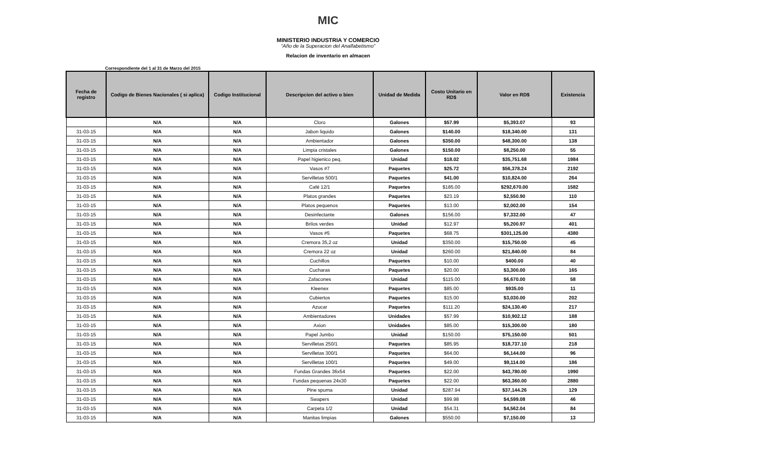MIC
MINISTERIO INDUSTRIA Y COMERCIO
“Año de la Superacion del Analfabetismo”
Relacion de inventario en almacen
Correspondiente del 1 al 31 de Marzo del 2015
| Fecha de registro | Codigo de Bienes Nacionales ( si aplica) | Codigo Institucional | Descripcion del activo o bien | Unidad de Medida | Costo Unitario en RD$ | Valor en RD$ | Existencia |
| --- | --- | --- | --- | --- | --- | --- | --- |
| | N/A | N/A | Cloro | Galones | $57.99 | $5,393.07 | 93 |
| 31-03-15 | N/A | N/A | Jabon liquido | Galones | $140.00 | $18,340.00 | 131 |
| 31-03-15 | N/A | N/A | Ambientador | Galones | $350.00 | $48,300.00 | 138 |
| 31-03-15 | N/A | N/A | Limpia cristales | Galones | $150.00 | $8,250.00 | 55 |
| 31-03-15 | N/A | N/A | Papel higienico peq. | Unidad | $18.02 | $35,751.68 | 1984 |
| 31-03-15 | N/A | N/A | Vasos #7 | Paquetes | $25.72 | $56,378.24 | 2192 |
| 31-03-15 | N/A | N/A | Servilletas 500/1 | Paquetes | $41.00 | $10,824.00 | 264 |
| 31-03-15 | N/A | N/A | Café 12/1 | Paquetes | $185.00 | $292,670.00 | 1582 |
| 31-03-15 | N/A | N/A | Platos grandes | Paquetes | $23.19 | $2,550.90 | 110 |
| 31-03-15 | N/A | N/A | Platos pequenos | Paquetes | $13.00 | $2,002.00 | 154 |
| 31-03-15 | N/A | N/A | Desinfectante | Galones | $156.00 | $7,332.00 | 47 |
| 31-03-15 | N/A | N/A | Brilos verdes | Unidad | $12.97 | $5,200.97 | 401 |
| 31-03-15 | N/A | N/A | Vasos #5 | Paquetes | $68.75 | $301,125.00 | 4380 |
| 31-03-15 | N/A | N/A | Cremora 35,2 oz | Unidad | $350.00 | $15,750.00 | 45 |
| 31-03-15 | N/A | N/A | Cremora 22 oz | Unidad | $260.00 | $21,840.00 | 84 |
| 31-03-15 | N/A | N/A | Cuchillos | Paquetes | $10.00 | $400.00 | 40 |
| 31-03-15 | N/A | N/A | Cucharas | Paquetes | $20.00 | $3,300.00 | 165 |
| 31-03-15 | N/A | N/A | Zafacones | Unidad | $115.00 | $6,670.00 | 58 |
| 31-03-15 | N/A | N/A | Kleenex | Paquetes | $85.00 | $935.00 | 11 |
| 31-03-15 | N/A | N/A | Cubiertos | Paquetes | $15.00 | $3,030.00 | 202 |
| 31-03-15 | N/A | N/A | Azucar | Paquetes | $111.20 | $24,130.40 | 217 |
| 31-03-15 | N/A | N/A | Ambientadores | Unidades | $57.99 | $10,902.12 | 188 |
| 31-03-15 | N/A | N/A | Axion | Unidades | $85.00 | $15,300.00 | 180 |
| 31-03-15 | N/A | N/A | Papel Jumbo | Unidad | $150.00 | $75,150.00 | 501 |
| 31-03-15 | N/A | N/A | Servilletas 250/1 | Paquetes | $85.95 | $18,737.10 | 218 |
| 31-03-15 | N/A | N/A | Servilletas 300/1 | Paquetes | $64.00 | $6,144.00 | 96 |
| 31-03-15 | N/A | N/A | Servilletas 100/1 | Paquetes | $49.00 | $9,114.00 | 186 |
| 31-03-15 | N/A | N/A | Fundas Grandes 36x54 | Paquetes | $22.00 | $43,780.00 | 1990 |
| 31-03-15 | N/A | N/A | Fundas pequenas 24x30 | Paquetes | $22.00 | $63,360.00 | 2880 |
| 31-03-15 | N/A | N/A | Pine spuma | Unidad | $287.94 | $37,144.26 | 129 |
| 31-03-15 | N/A | N/A | Swapers | Unidad | $99.98 | $4,599.08 | 46 |
| 31-03-15 | N/A | N/A | Carpeta 1/2 | Unidad | $54.31 | $4,562.04 | 84 |
| 31-03-15 | N/A | N/A | Manitas limpias | Galones | $550.00 | $7,150.00 | 13 |